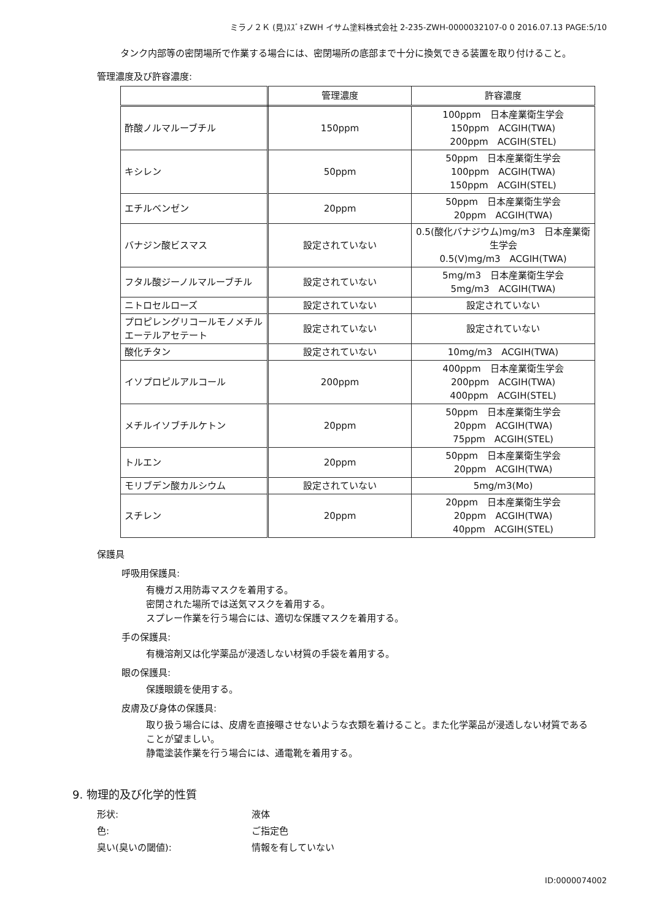ミラノ２Ｋ (見)ｽｽﾞｷZWH イサム塗料株式会社 2-235-ZWH-0000032107-0 0 2016.07.13 PAGE:5/10
タンク内部等の密閉場所で作業する場合には、密閉場所の底部まで十分に換気できる装置を取り付けること。
管理濃度及び許容濃度:
| | 管理濃度 | 許容濃度 |
| --- | --- | --- |
| 酢酸ノルマルーブチル | 150ppm | 100ppm 日本産業衛生学会 150ppm ACGIH(TWA) 200ppm ACGIH(STEL) |
| キシレン | 50ppm | 50ppm 日本産業衛生学会 100ppm ACGIH(TWA) 150ppm ACGIH(STEL) |
| エチルベンゼン | 20ppm | 50ppm 日本産業衛生学会 20ppm ACGIH(TWA) |
| バナジン酸ビスマス | 設定されていない | 0.5(酸化バナジウム)mg/m3 日本産業衛生学会 0.5(V)mg/m3 ACGIH(TWA) |
| フタル酸ジーノルマルーブチル | 設定されていない | 5mg/m3 日本産業衛生学会 5mg/m3 ACGIH(TWA) |
| ニトロセルローズ | 設定されていない | 設定されていない |
| プロピレングリコールモノメチルエーテルアセテート | 設定されていない | 設定されていない |
| 酸化チタン | 設定されていない | 10mg/m3 ACGIH(TWA) |
| イソプロピルアルコール | 200ppm | 400ppm 日本産業衛生学会 200ppm ACGIH(TWA) 400ppm ACGIH(STEL) |
| メチルイソブチルケトン | 20ppm | 50ppm 日本産業衛生学会 20ppm ACGIH(TWA) 75ppm ACGIH(STEL) |
| トルエン | 20ppm | 50ppm 日本産業衛生学会 20ppm ACGIH(TWA) |
| モリブデン酸カルシウム | 設定されていない | 5mg/m3(Mo) |
| スチレン | 20ppm | 20ppm 日本産業衛生学会 20ppm ACGIH(TWA) 40ppm ACGIH(STEL) |
保護具
呼吸用保護具:
有機ガス用防毒マスクを着用する。
密閉された場所では送気マスクを着用する。
スプレー作業を行う場合には、適切な保護マスクを着用する。
手の保護具:
有機溶剤又は化学薬品が浸透しない材質の手袋を着用する。
眼の保護具:
保護眼鏡を使用する。
皮膚及び身体の保護具:
取り扱う場合には、皮膚を直接曝させないような衣類を着けること。また化学薬品が浸透しない材質であることが望ましい。
静電塗装作業を行う場合には、通電靴を着用する。
9. 物理的及び化学的性質
形状: 液体 色: ご指定色 臭い(臭いの閾値): 情報を有していない
ID:0000074002